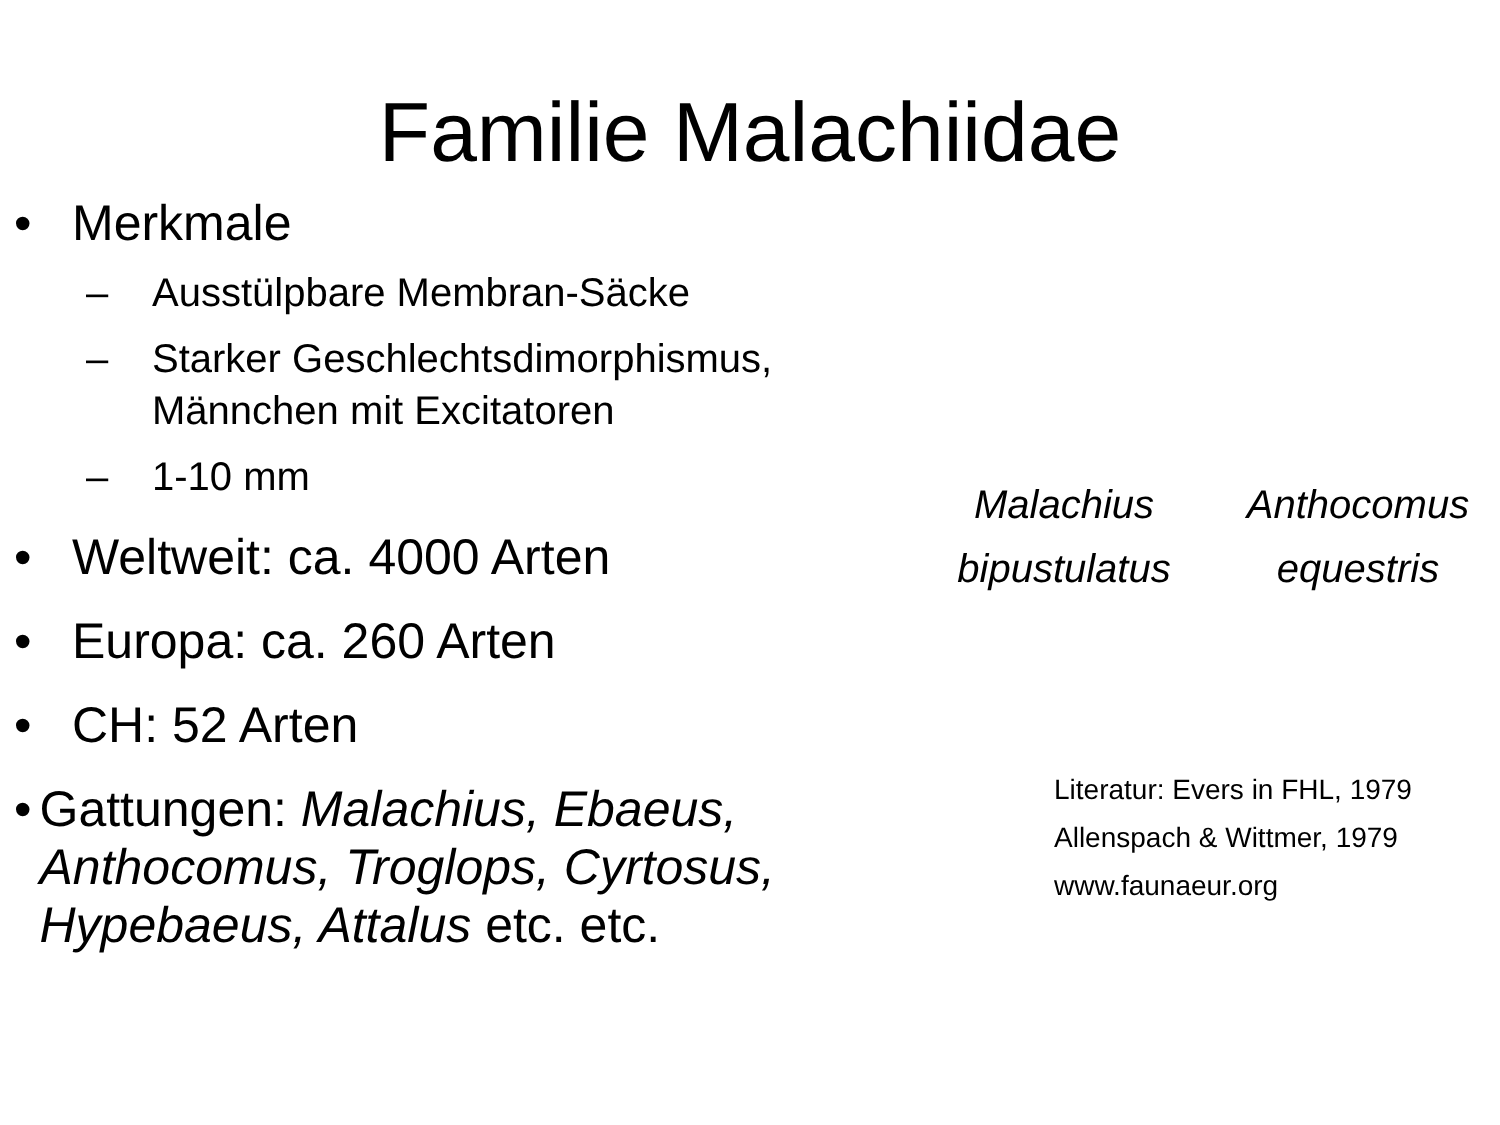Familie Malachiidae
• Merkmale
– Ausstülpbare Membran-Säcke
– Starker Geschlechtsdimorphismus,
Männchen mit Excitatoren
– 1-10 mm
• Weltweit: ca. 4000 Arten
• Europa: ca. 260 Arten
• CH: 52 Arten
• Gattungen: Malachius, Ebaeus, Anthocomus, Troglops, Cyrtosus, Hypebaeus, Attalus etc. etc.
Malachius
bipustulatus
Anthocomus
equestris
Literatur: Evers in FHL, 1979
Allenspach & Wittmer, 1979
www.faunaeur.org